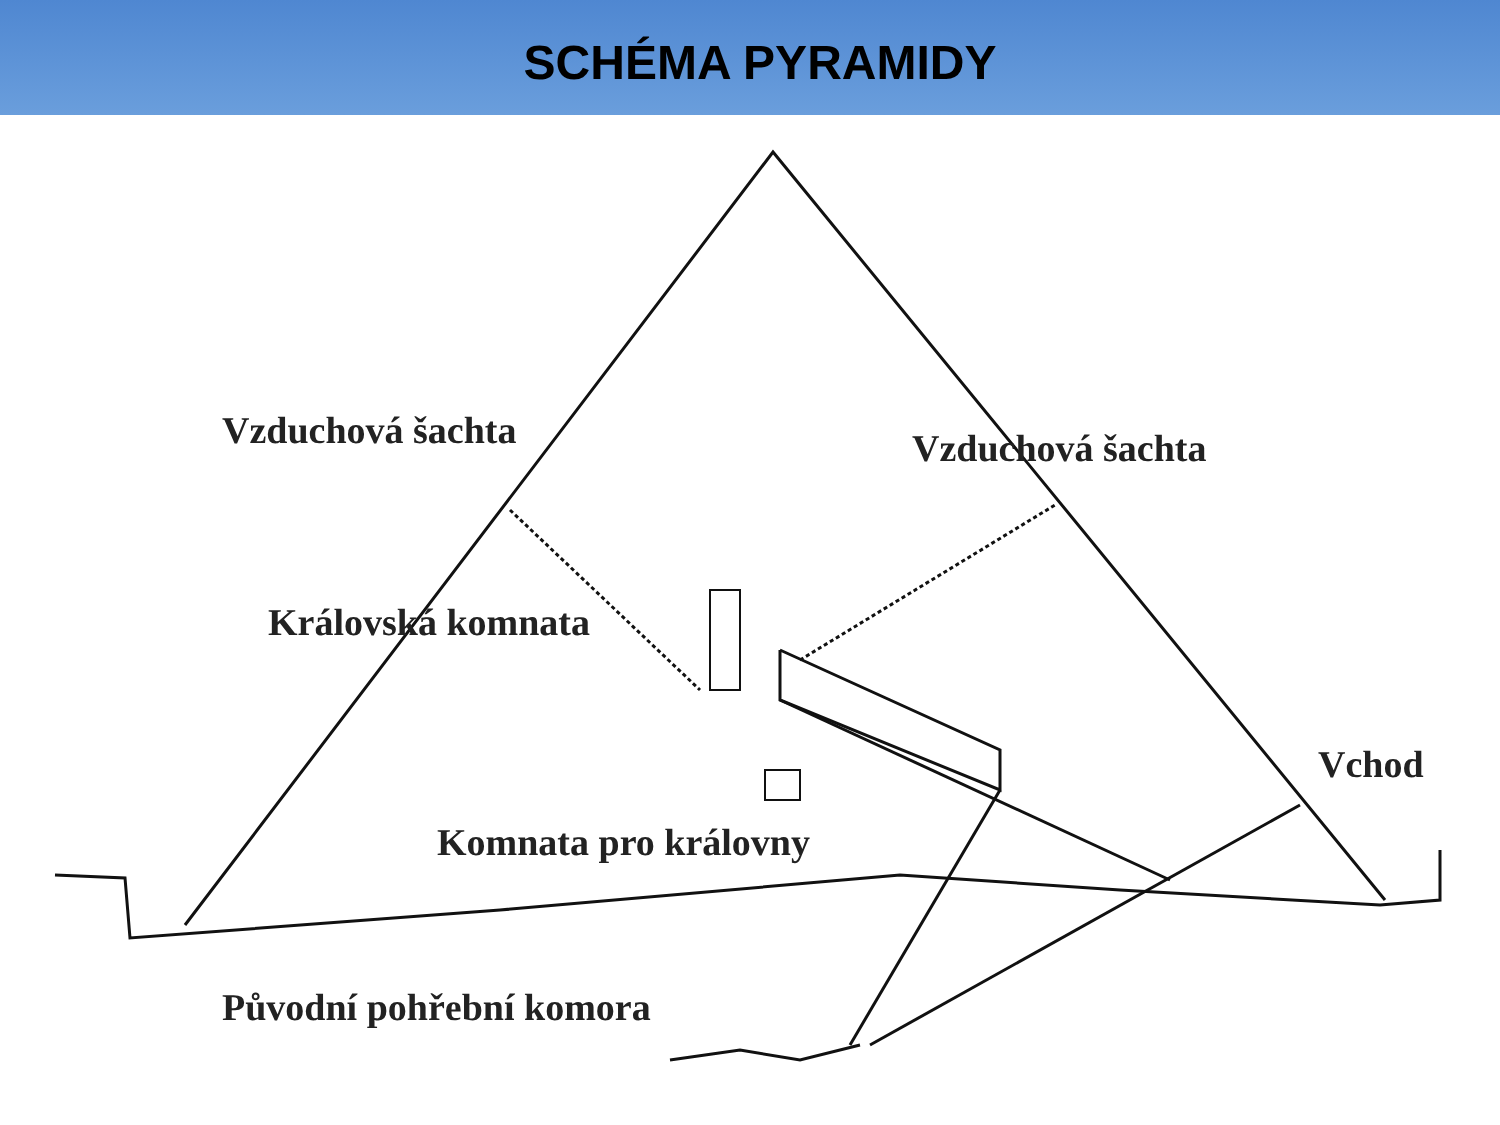SCHÉMA PYRAMIDY
Vzduchová šachta Vzduchová šachta
Královská komnata
Vchod
Komnata pro královny
Původní pohřební komora